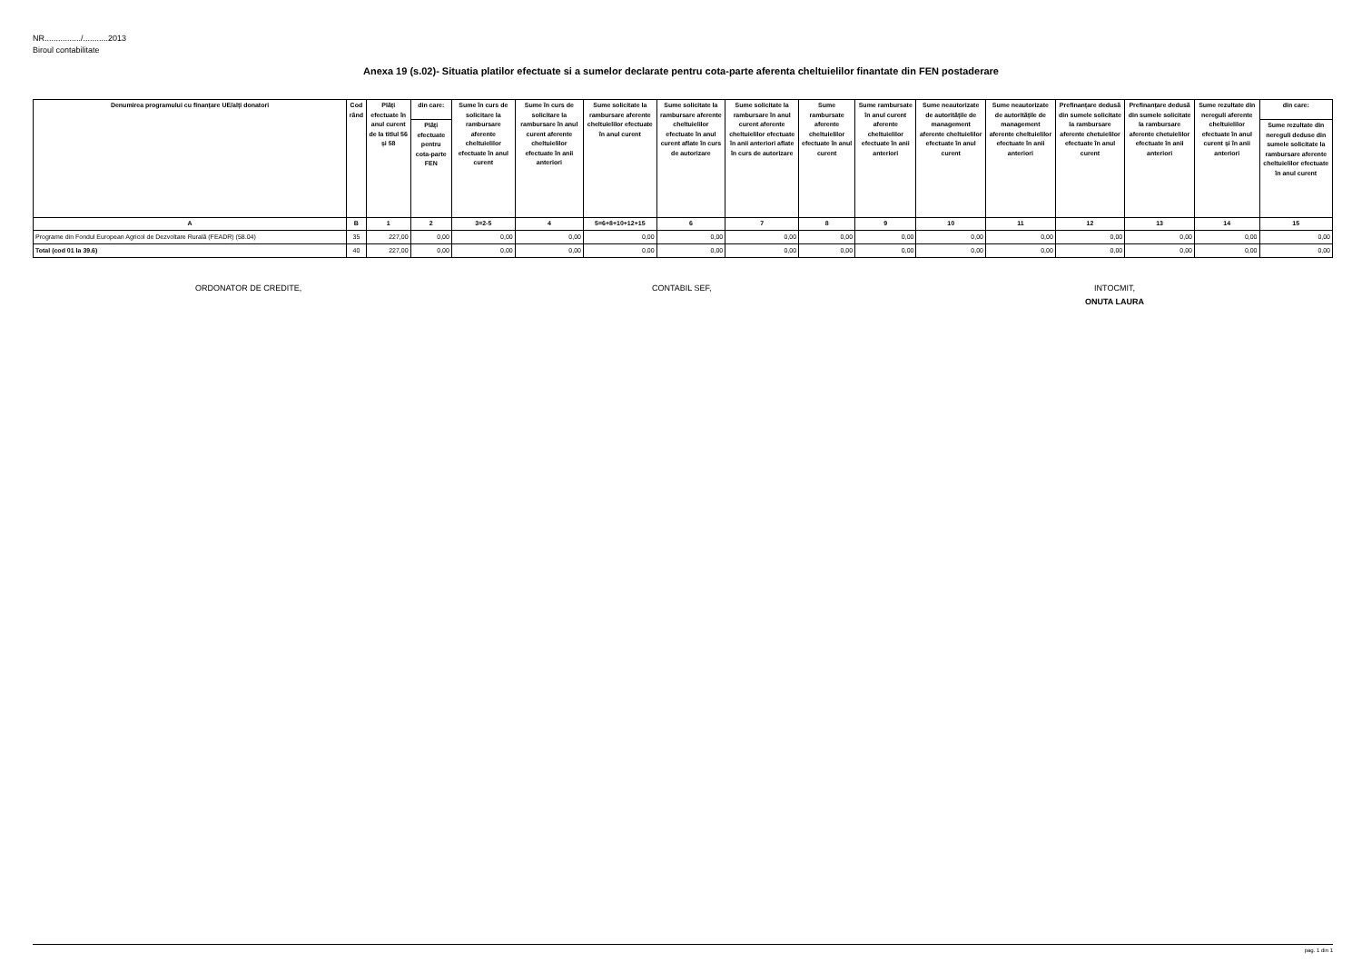NR................/...........2013
Biroul contabilitate
Anexa 19 (s.02)- Situatia platilor efectuate si a sumelor declarate pentru cota-parte aferenta cheltuielilor finantate din FEN postaderare
| Denumirea programului cu finanțare UE/alți donatori | Cod rând | Plăți efectuate în anul curent de la titlul 56 și 58 | din care: | Sume în curs de solicitare la rambursare aferente cheltuielilor efectuate în anul curent | Sume în curs de solicitare la rambursare în anul curent aferente cheltuielilor efectuate în anii anteriori | Sume solicitate la rambursare aferente cheltuielilor efectuate în anul curent | Sume solicitate la rambursare aferente cheltuielilor efectuate în anul curent aflate în curs de autorizare | Sume solicitate la rambursare în anul curent aferente cheltuielilor efectuate în anii anteriori aflate în curs de autorizare | Sume rambursate aferente cheltuielilor efectuate în anul curent | Sume rambursate în anul curent aferente cheltuielilor efectuate în anii anteriori | Sume neautorizate de autoritățile de management aferente cheltuielilor efectuate în anul curent | Sume neautorizate de autoritățile de management aferente cheltuielilor efectuate în anii anteriori | Prefinanțare dedusă din sumele solicitate la rambursare aferente chetuielilor efectuate în anul curent | Prefinanțare dedusă din sumele solicitate la rambursare aferente chetuielilor efectuate în anii anteriori | Sume rezultate din nereguli aferente cheltuielilor efectuate în anul curent și în anii anteriori | din care: |
| --- | --- | --- | --- | --- | --- | --- | --- | --- | --- | --- | --- | --- | --- | --- | --- | --- |
| | | | Plăți efectuate pentru cota-parte FEN | | | | | | | | | | | | | Sume rezultate din nereguli deduse din sumele solicitate la rambursare aferente cheltuielilor efectuate în anul curent |
| A | B | 1 | 2 | 3=2-5 | 4 | 5=6+8+10+12+15 | 6 | 7 | 8 | 9 | 10 | 11 | 12 | 13 | 14 | 15 |
| Programe din Fondul European Agricol de Dezvoltare Rurală (FEADR) (58.04) | 35 | 227,00 | 0,00 | 0,00 | 0,00 | 0,00 | 0,00 | 0,00 | 0,00 | 0,00 | 0,00 | 0,00 | 0,00 | 0,00 | 0,00 | 0,00 |
| Total (cod 01 la 39.6) | 40 | 227,00 | 0,00 | 0,00 | 0,00 | 0,00 | 0,00 | 0,00 | 0,00 | 0,00 | 0,00 | 0,00 | 0,00 | 0,00 | 0,00 | 0,00 |
ORDONATOR DE CREDITE, CONTABIL SEF,
INTOCMIT,
ONUTA LAURA
pag. 1 din 1